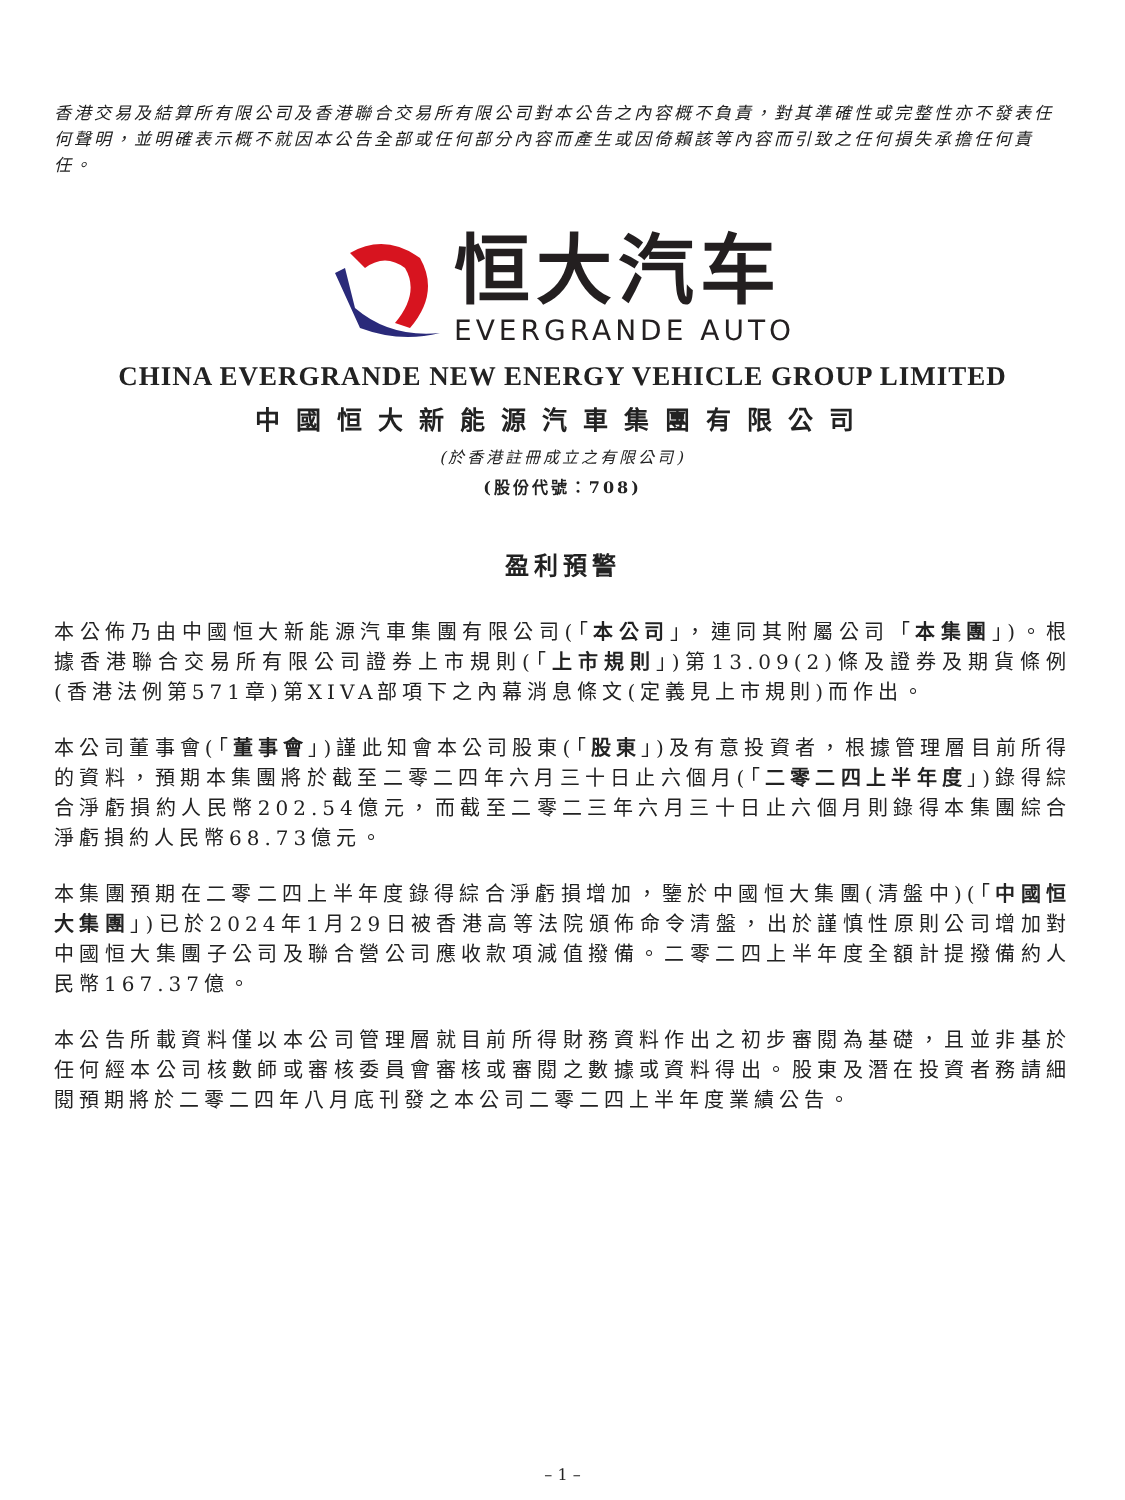香港交易及結算所有限公司及香港聯合交易所有限公司對本公告之內容概不負責，對其準確性或完整性亦不發表任何聲明，並明確表示概不就因本公告全部或任何部分內容而產生或因倚賴該等內容而引致之任何損失承擔任何責任。
恒大汽车
EVERGRANDE AUTO
CHINA EVERGRANDE NEW ENERGY VEHICLE GROUP LIMITED
中國恒大新能源汽車集團有限公司
(於香港註冊成立之有限公司)
(股份代號：708)
盈利預警
本公佈乃由中國恒大新能源汽車集團有限公司(「本公司」，連同其附屬公司「本集團」)。根據香港聯合交易所有限公司證券上市規則(「上市規則」)第13.09(2)條及證券及期貨條例(香港法例第571章)第XIVA部項下之內幕消息條文(定義見上市規則)而作出。
本公司董事會(「董事會」)謹此知會本公司股東(「股東」)及有意投資者，根據管理層目前所得的資料，預期本集團將於截至二零二四年六月三十日止六個月(「二零二四上半年度」)錄得綜合淨虧損約人民幣202.54億元，而截至二零二三年六月三十日止六個月則錄得本集團綜合淨虧損約人民幣68.73億元。
本集團預期在二零二四上半年度錄得綜合淨虧損增加，鑒於中國恒大集團(清盤中)(「中國恒大集團」)已於2024年1月29日被香港高等法院頒佈命令清盤，出於謹慎性原則公司增加對中國恒大集團子公司及聯合營公司應收款項減值撥備。二零二四上半年度全額計提撥備約人民幣167.37億。
本公告所載資料僅以本公司管理層就目前所得財務資料作出之初步審閱為基礎，且並非基於任何經本公司核數師或審核委員會審核或審閱之數據或資料得出。股東及潛在投資者務請細閱預期將於二零二四年八月底刊發之本公司二零二四上半年度業績公告。
– 1 –